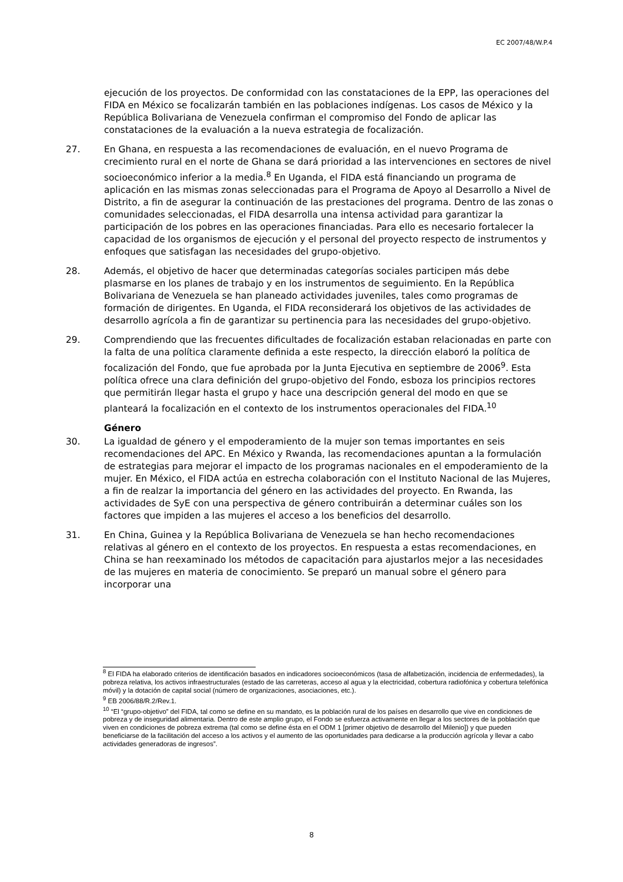EC 2007/48/W.P.4
ejecución de los proyectos. De conformidad con las constataciones de la EPP, las operaciones del FIDA en México se focalizarán también en las poblaciones indígenas. Los casos de México y la República Bolivariana de Venezuela confirman el compromiso del Fondo de aplicar las constataciones de la evaluación a la nueva estrategia de focalización.
27. En Ghana, en respuesta a las recomendaciones de evaluación, en el nuevo Programa de crecimiento rural en el norte de Ghana se dará prioridad a las intervenciones en sectores de nivel socioeconómico inferior a la media.<sup>8</sup> En Uganda, el FIDA está financiando un programa de aplicación en las mismas zonas seleccionadas para el Programa de Apoyo al Desarrollo a Nivel de Distrito, a fin de asegurar la continuación de las prestaciones del programa. Dentro de las zonas o comunidades seleccionadas, el FIDA desarrolla una intensa actividad para garantizar la participación de los pobres en las operaciones financiadas. Para ello es necesario fortalecer la capacidad de los organismos de ejecución y el personal del proyecto respecto de instrumentos y enfoques que satisfagan las necesidades del grupo-objetivo.
28. Además, el objetivo de hacer que determinadas categorías sociales participen más debe plasmarse en los planes de trabajo y en los instrumentos de seguimiento. En la República Bolivariana de Venezuela se han planeado actividades juveniles, tales como programas de formación de dirigentes. En Uganda, el FIDA reconsiderará los objetivos de las actividades de desarrollo agrícola a fin de garantizar su pertinencia para las necesidades del grupo-objetivo.
29. Comprendiendo que las frecuentes dificultades de focalización estaban relacionadas en parte con la falta de una política claramente definida a este respecto, la dirección elaboró la política de focalización del Fondo, que fue aprobada por la Junta Ejecutiva en septiembre de 2006<sup>9</sup>. Esta política ofrece una clara definición del grupo-objetivo del Fondo, esboza los principios rectores que permitirán llegar hasta el grupo y hace una descripción general del modo en que se planteará la focalización en el contexto de los instrumentos operacionales del FIDA.<sup>10</sup>
Género
30. La igualdad de género y el empoderamiento de la mujer son temas importantes en seis recomendaciones del APC. En México y Rwanda, las recomendaciones apuntan a la formulación de estrategias para mejorar el impacto de los programas nacionales en el empoderamiento de la mujer. En México, el FIDA actúa en estrecha colaboración con el Instituto Nacional de las Mujeres, a fin de realzar la importancia del género en las actividades del proyecto. En Rwanda, las actividades de SyE con una perspectiva de género contribuirán a determinar cuáles son los factores que impiden a las mujeres el acceso a los beneficios del desarrollo.
31. En China, Guinea y la República Bolivariana de Venezuela se han hecho recomendaciones relativas al género en el contexto de los proyectos. En respuesta a estas recomendaciones, en China se han reexaminado los métodos de capacitación para ajustarlos mejor a las necesidades de las mujeres en materia de conocimiento. Se preparó un manual sobre el género para incorporar una
<sup>8</sup> El FIDA ha elaborado criterios de identificación basados en indicadores socioeconómicos (tasa de alfabetización, incidencia de enfermedades), la pobreza relativa, los activos infraestructurales (estado de las carreteras, acceso al agua y la electricidad, cobertura radiofónica y cobertura telefónica móvil) y la dotación de capital social (número de organizaciones, asociaciones, etc.).
<sup>9</sup> EB 2006/88/R.2/Rev.1.
<sup>10</sup> “El “grupo-objetivo” del FIDA, tal como se define en su mandato, es la población rural de los países en desarrollo que vive en condiciones de pobreza y de inseguridad alimentaria. Dentro de este amplio grupo, el Fondo se esfuerza activamente en llegar a los sectores de la población que viven en condiciones de pobreza extrema (tal como se define ésta en el ODM 1 [primer objetivo de desarrollo del Milenio]) y que pueden beneficiarse de la facilitación del acceso a los activos y el aumento de las oportunidades para dedicarse a la producción agrícola y llevar a cabo actividades generadoras de ingresos”.
8